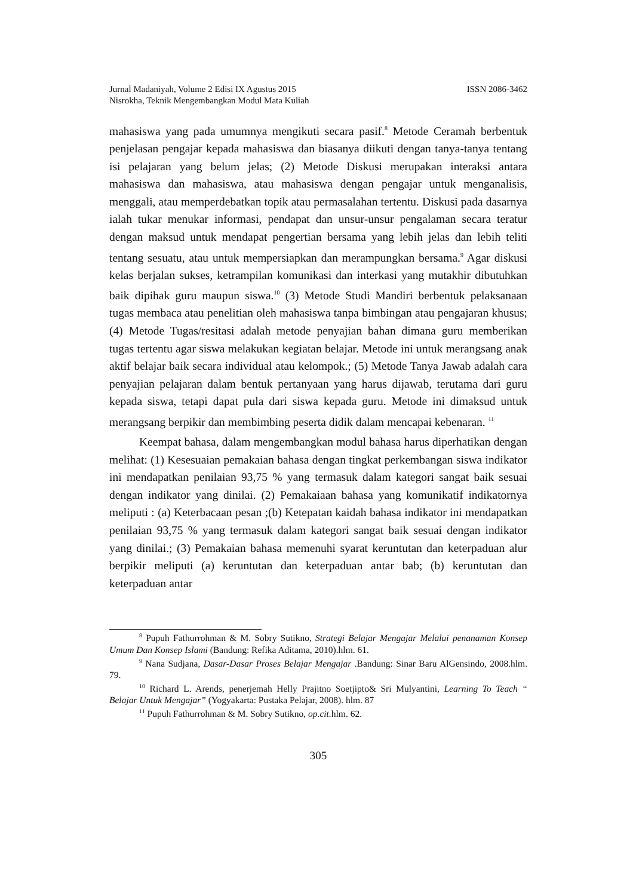Jurnal Madaniyah, Volume 2 Edisi IX Agustus 2015 ISSN 2086-3462
Nisrokha, Teknik Mengembangkan Modul Mata Kuliah
mahasiswa yang pada umumnya mengikuti secara pasif.<sup>8</sup> Metode Ceramah berbentuk penjelasan pengajar kepada mahasiswa dan biasanya diikuti dengan tanya-tanya tentang isi pelajaran yang belum jelas; (2) Metode Diskusi merupakan interaksi antara mahasiswa dan mahasiswa, atau mahasiswa dengan pengajar untuk menganalisis, menggali, atau memperdebatkan topik atau permasalahan tertentu. Diskusi pada dasarnya ialah tukar menukar informasi, pendapat dan unsur-unsur pengalaman secara teratur dengan maksud untuk mendapat pengertian bersama yang lebih jelas dan lebih teliti tentang sesuatu, atau untuk mempersiapkan dan merampungkan bersama.<sup>9</sup> Agar diskusi kelas berjalan sukses, ketrampilan komunikasi dan interkasi yang mutakhir dibutuhkan baik dipihak guru maupun siswa.<sup>10</sup> (3) Metode Studi Mandiri berbentuk pelaksanaan tugas membaca atau penelitian oleh mahasiswa tanpa bimbingan atau pengajaran khusus; (4) Metode Tugas/resitasi adalah metode penyajian bahan dimana guru memberikan tugas tertentu agar siswa melakukan kegiatan belajar. Metode ini untuk merangsang anak aktif belajar baik secara individual atau kelompok.; (5) Metode Tanya Jawab adalah cara penyajian pelajaran dalam bentuk pertanyaan yang harus dijawab, terutama dari guru kepada siswa, tetapi dapat pula dari siswa kepada guru. Metode ini dimaksud untuk merangsang berpikir dan membimbing peserta didik dalam mencapai kebenaran. <sup>11</sup>
Keempat bahasa, dalam mengembangkan modul bahasa harus diperhatikan dengan melihat: (1) Kesesuaian pemakaian bahasa dengan tingkat perkembangan siswa indikator ini mendapatkan penilaian 93,75 % yang termasuk dalam kategori sangat baik sesuai dengan indikator yang dinilai. (2) Pemakaiaan bahasa yang komunikatif indikatornya meliputi : (a) Keterbacaan pesan ;(b) Ketepatan kaidah bahasa indikator ini mendapatkan penilaian 93,75 % yang termasuk dalam kategori sangat baik sesuai dengan indikator yang dinilai.; (3) Pemakaian bahasa memenuhi syarat keruntutan dan keterpaduan alur berpikir meliputi (a) keruntutan dan keterpaduan antar bab; (b) keruntutan dan keterpaduan antar
<sup>8</sup> Pupuh Fathurrohman & M. Sobry Sutikno, Strategi Belajar Mengajar Melalui penanaman Konsep Umum Dan Konsep Islami (Bandung: Refika Aditama, 2010).hlm. 61.
<sup>9</sup> Nana Sudjana, Dasar-Dasar Proses Belajar Mengajar .Bandung: Sinar Baru AlGensindo, 2008.hlm. 79.
<sup>10</sup> Richard L. Arends, penerjemah Helly Prajitno Soetjipto& Sri Mulyantini, Learning To Teach “ Belajar Untuk Mengajar” (Yogyakarta: Pustaka Pelajar, 2008). hlm. 87
<sup>11</sup> Pupuh Fathurrohman & M. Sobry Sutikno, op.cit. hlm. 62.
305